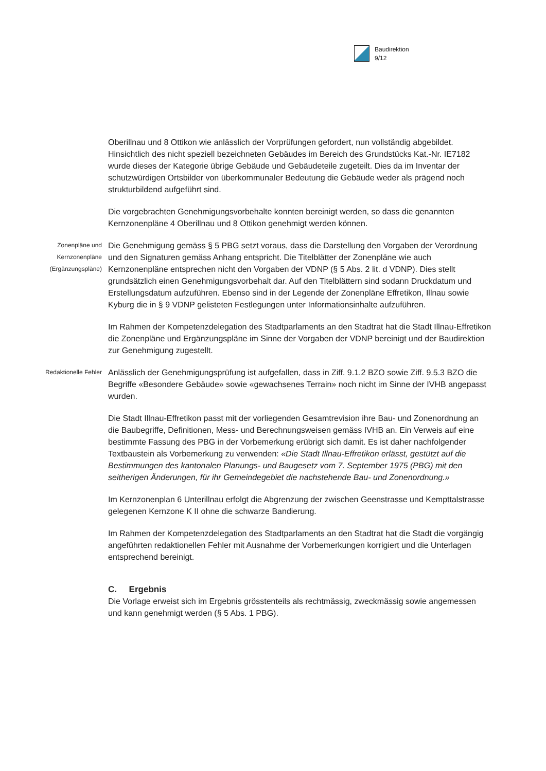Baudirektion
9/12
Oberillnau und 8 Ottikon wie anlässlich der Vorprüfungen gefordert, nun vollständig abgebildet. Hinsichtlich des nicht speziell bezeichneten Gebäudes im Bereich des Grundstücks Kat.-Nr. IE7182 wurde dieses der Kategorie übrige Gebäude und Gebäudeteile zugeteilt. Dies da im Inventar der schutzwürdigen Ortsbilder von überkommunaler Bedeutung die Gebäude weder als prägend noch strukturbildend aufgeführt sind.
Die vorgebrachten Genehmigungsvorbehalte konnten bereinigt werden, so dass die genannten Kernzonenpläne 4 Oberillnau und 8 Ottikon genehmigt werden können.
Zonenpläne und
Kernzonenpläne
(Ergänzungspläne)
Die Genehmigung gemäss § 5 PBG setzt voraus, dass die Darstellung den Vorgaben der Verordnung und den Signaturen gemäss Anhang entspricht. Die Titelblätter der Zonenpläne wie auch Kernzonenpläne entsprechen nicht den Vorgaben der VDNP (§ 5 Abs. 2 lit. d VDNP). Dies stellt grundsätzlich einen Genehmigungsvorbehalt dar. Auf den Titelblättern sind sodann Druckdatum und Erstellungsdatum aufzuführen. Ebenso sind in der Legende der Zonenpläne Effretikon, Illnau sowie Kyburg die in § 9 VDNP gelisteten Festlegungen unter Informationsinhalte aufzuführen.
Im Rahmen der Kompetenzdelegation des Stadtparlaments an den Stadtrat hat die Stadt Illnau-Effretikon die Zonenpläne und Ergänzungspläne im Sinne der Vorgaben der VDNP bereinigt und der Baudirektion zur Genehmigung zugestellt.
Redaktionelle Fehler
Anlässlich der Genehmigungsprüfung ist aufgefallen, dass in Ziff. 9.1.2 BZO sowie Ziff. 9.5.3 BZO die Begriffe «Besondere Gebäude» sowie «gewachsenes Terrain» noch nicht im Sinne der IVHB angepasst wurden.
Die Stadt Illnau-Effretikon passt mit der vorliegenden Gesamtrevision ihre Bau- und Zonenordnung an die Baubegriffe, Definitionen, Mess- und Berechnungsweisen gemäss IVHB an. Ein Verweis auf eine bestimmte Fassung des PBG in der Vorbemerkung erübrigt sich damit. Es ist daher nachfolgender Textbaustein als Vorbemerkung zu verwenden: «Die Stadt Illnau-Effretikon erlässt, gestützt auf die Bestimmungen des kantonalen Planungs- und Baugesetz vom 7. September 1975 (PBG) mit den seitherigen Änderungen, für ihr Gemeindegebiet die nachstehende Bau- und Zonenordnung.»
Im Kernzonenplan 6 Unterillnau erfolgt die Abgrenzung der zwischen Geenstrasse und Kempttalstrasse gelegenen Kernzone K II ohne die schwarze Bandierung.
Im Rahmen der Kompetenzdelegation des Stadtparlaments an den Stadtrat hat die Stadt die vorgängig angeführten redaktionellen Fehler mit Ausnahme der Vorbemerkungen korrigiert und die Unterlagen entsprechend bereinigt.
C. Ergebnis
Die Vorlage erweist sich im Ergebnis grösstenteils als rechtmässig, zweckmässig sowie angemessen und kann genehmigt werden (§ 5 Abs. 1 PBG).